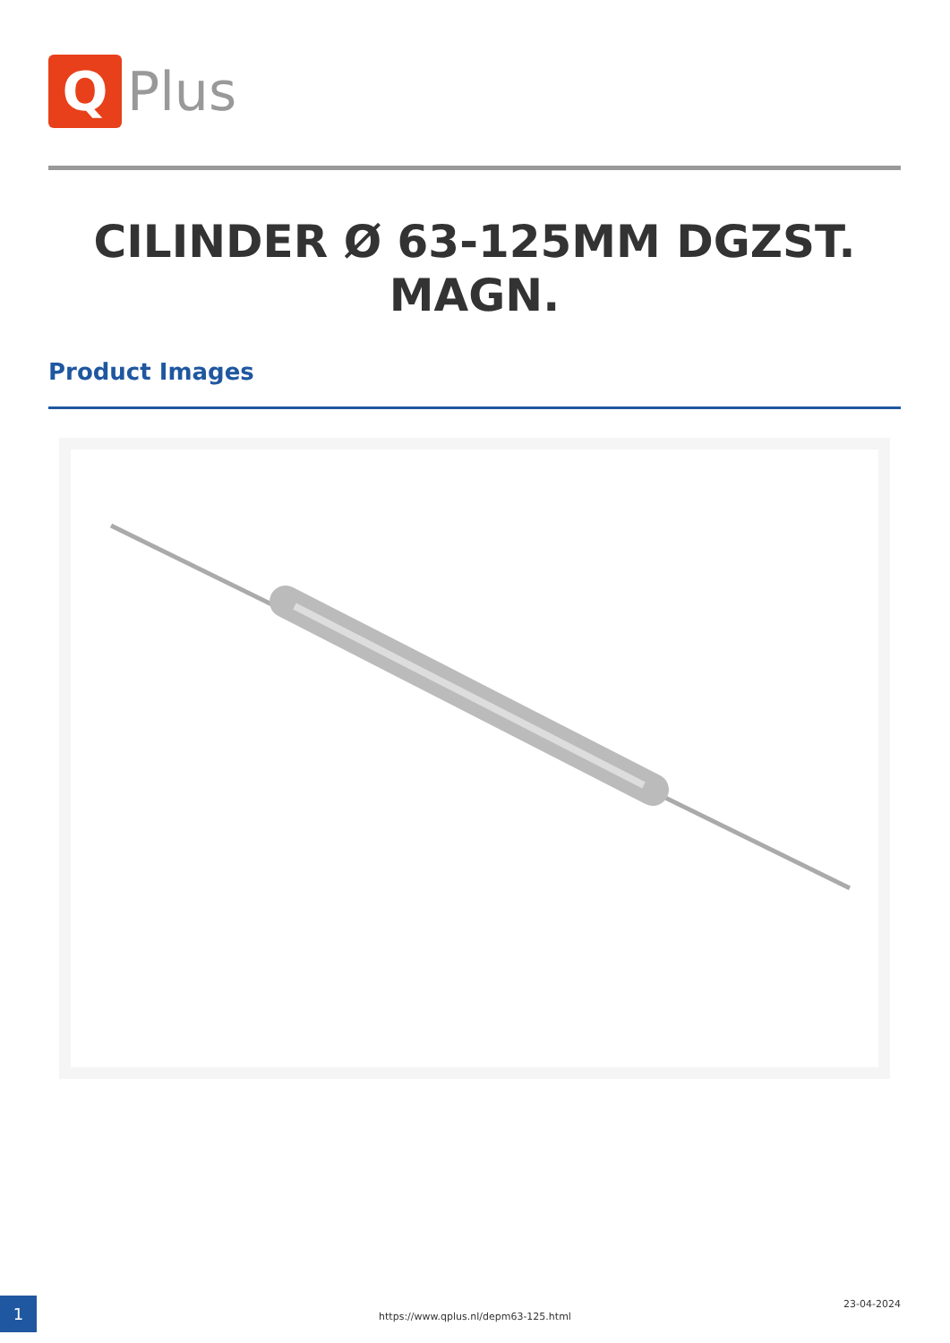Q
Plus
CILINDER Ø 63-125MM DGZST. MAGN.
Product Images
1 23-04-2024
https://www.qplus.nl/depm63-125.html